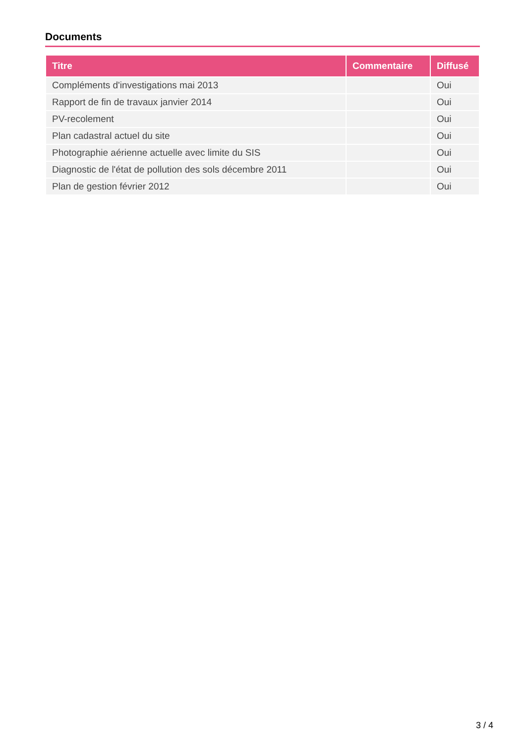Documents
| Titre | Commentaire | Diffusé |
| --- | --- | --- |
| Compléments d'investigations mai 2013 | | Oui |
| Rapport de fin de travaux janvier 2014 | | Oui |
| PV-recolement | | Oui |
| Plan cadastral actuel du site | | Oui |
| Photographie aérienne actuelle avec limite du SIS | | Oui |
| Diagnostic de l'état de pollution des sols décembre 2011 | | Oui |
| Plan de gestion février 2012 | | Oui |
3 / 4